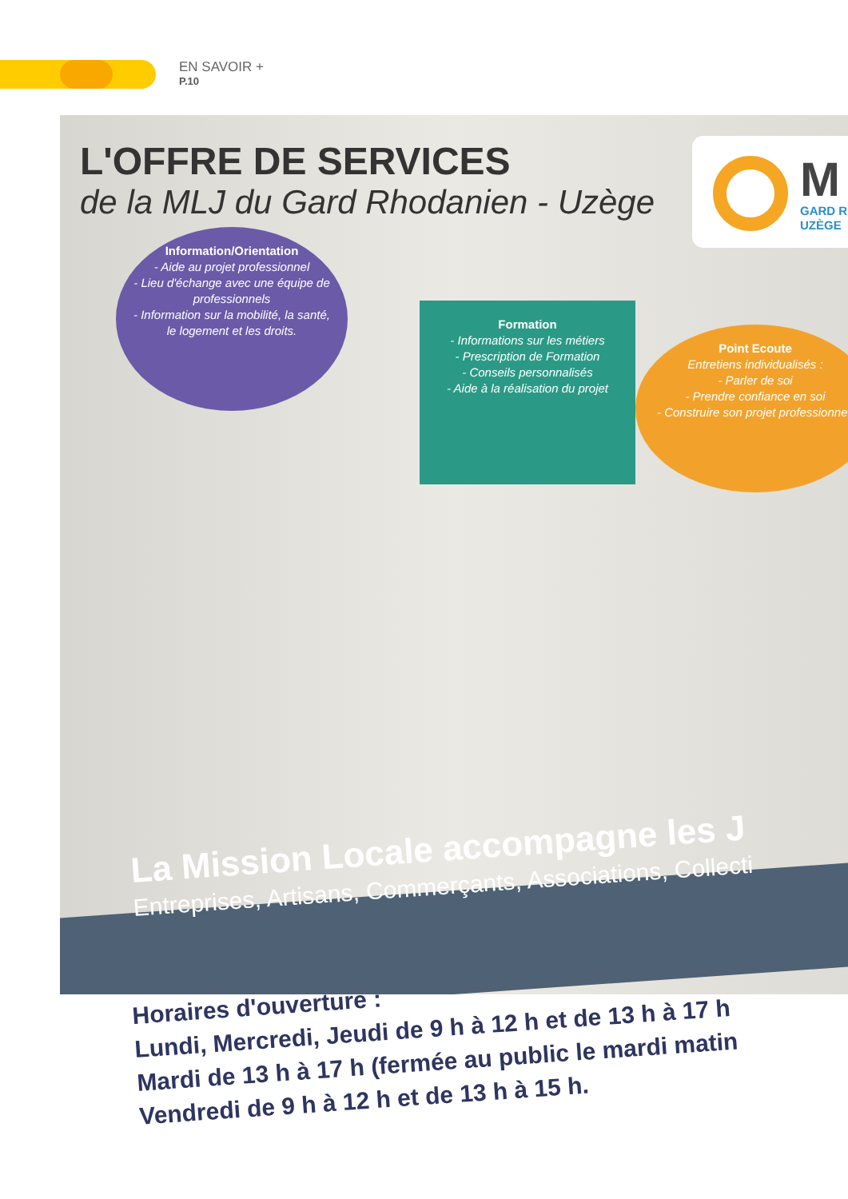EN SAVOIR +
P.10
L'OFFRE DE SERVICES
de la MLJ du Gard Rhodanien - Uzège
M
GARD R
UZÈGE
Information/Orientation
- Aide au projet professionnel
- Lieu d'échange avec une équipe de professionnels
- Information sur la mobilité, la santé, le logement et les droits.
Formation
- Informations sur les métiers
- Prescription de Formation
- Conseils personnalisés
- Aide à la réalisation du projet
Point Ecoute
Entretiens individualisés :
- Parler de soi
- Prendre confiance en soi
- Construire son projet professionnel.
La Mission Locale accompagne les J
Entreprises, Artisans, Commerçants, Associations, Collecti
Horaires d'ouverture :
Lundi, Mercredi, Jeudi de 9 h à 12 h et de 13 h à 17 h
Mardi de 13 h à 17 h (fermée au public le mardi matin
Vendredi de 9 h à 12 h et de 13 h à 15 h.